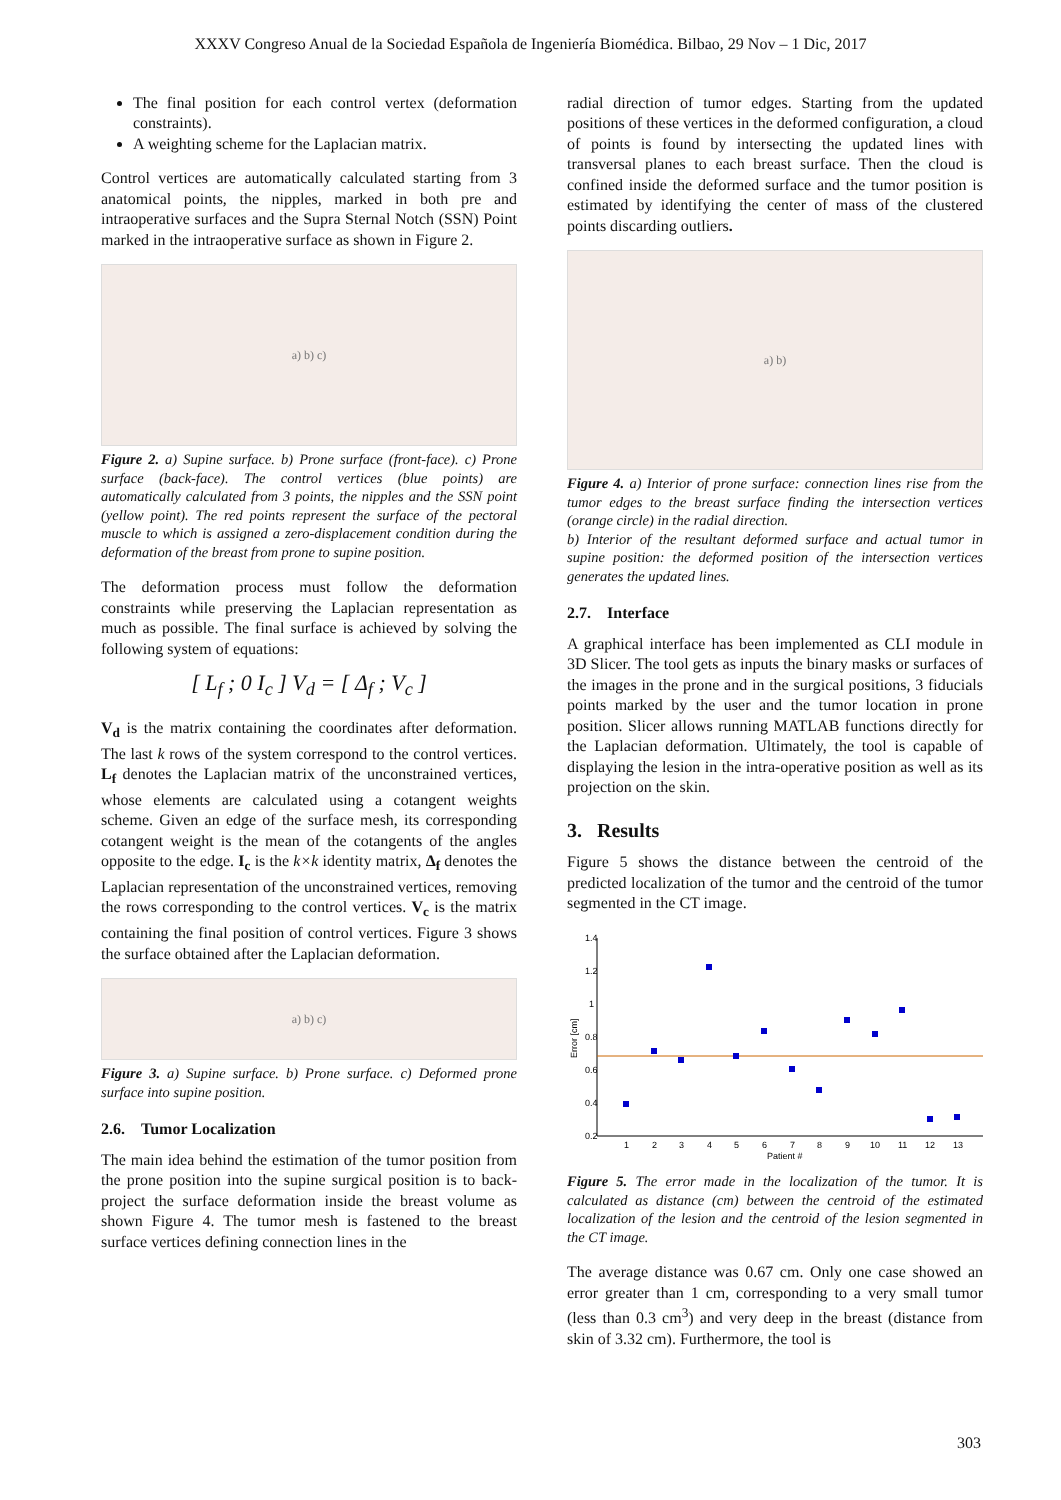XXXV Congreso Anual de la Sociedad Española de Ingeniería Biomédica. Bilbao, 29 Nov – 1 Dic, 2017
The final position for each control vertex (deformation constraints).
A weighting scheme for the Laplacian matrix.
Control vertices are automatically calculated starting from 3 anatomical points, the nipples, marked in both pre and intraoperative surfaces and the Supra Sternal Notch (SSN) Point marked in the intraoperative surface as shown in Figure 2.
a) b) c)
Figure 2. a) Supine surface. b) Prone surface (front-face). c) Prone surface (back-face). The control vertices (blue points) are automatically calculated from 3 points, the nipples and the SSN point (yellow point). The red points represent the surface of the pectoral muscle to which is assigned a zero-displacement condition during the deformation of the breast from prone to supine position.
The deformation process must follow the deformation constraints while preserving the Laplacian representation as much as possible. The final surface is achieved by solving the following system of equations:
[ L<sub>f</sub> ; 0 I<sub>c</sub> ] V<sub>d</sub> = [ Δ<sub>f</sub> ; V<sub>c</sub> ]
V<sub>d</sub> is the matrix containing the coordinates after deformation. The last k rows of the system correspond to the control vertices. L<sub>f</sub> denotes the Laplacian matrix of the unconstrained vertices, whose elements are calculated using a cotangent weights scheme. Given an edge of the surface mesh, its corresponding cotangent weight is the mean of the cotangents of the angles opposite to the edge. I<sub>c</sub> is the k×k identity matrix, Δ<sub>f</sub> denotes the Laplacian representation of the unconstrained vertices, removing the rows corresponding to the control vertices. V<sub>c</sub> is the matrix containing the final position of control vertices. Figure 3 shows the surface obtained after the Laplacian deformation.
a) b) c)
Figure 3. a) Supine surface. b) Prone surface. c) Deformed prone surface into supine position.
2.6. Tumor Localization
The main idea behind the estimation of the tumor position from the prone position into the supine surgical position is to back-project the surface deformation inside the breast volume as shown Figure 4. The tumor mesh is fastened to the breast surface vertices defining connection lines in the
radial direction of tumor edges. Starting from the updated positions of these vertices in the deformed configuration, a cloud of points is found by intersecting the updated lines with transversal planes to each breast surface. Then the cloud is confined inside the deformed surface and the tumor position is estimated by identifying the center of mass of the clustered points discarding outliers.
a) b)
Figure 4. a) Interior of prone surface: connection lines rise from the tumor edges to the breast surface finding the intersection vertices (orange circle) in the radial direction.
b) Interior of the resultant deformed surface and actual tumor in supine position: the deformed position of the intersection vertices generates the updated lines.
2.7. Interface
A graphical interface has been implemented as CLI module in 3D Slicer. The tool gets as inputs the binary masks or surfaces of the images in the prone and in the surgical positions, 3 fiducials points marked by the user and the tumor location in prone position. Slicer allows running MATLAB functions directly for the Laplacian deformation. Ultimately, the tool is capable of displaying the lesion in the intra-operative position as well as its projection on the skin.
3. Results
Figure 5 shows the distance between the centroid of the predicted localization of the tumor and the centroid of the tumor segmented in the CT image.
1.4
1.2
1
0.8
0.6
0.4
0.2
Error [cm]
1
2
3
4
5
6
7
8
9
10
11
12
13
Patient #
Figure 5. The error made in the localization of the tumor. It is calculated as distance (cm) between the centroid of the estimated localization of the lesion and the centroid of the lesion segmented in the CT image.
The average distance was 0.67 cm. Only one case showed an error greater than 1 cm, corresponding to a very small tumor (less than 0.3 cm<sup>3</sup>) and very deep in the breast (distance from skin of 3.32 cm). Furthermore, the tool is
303